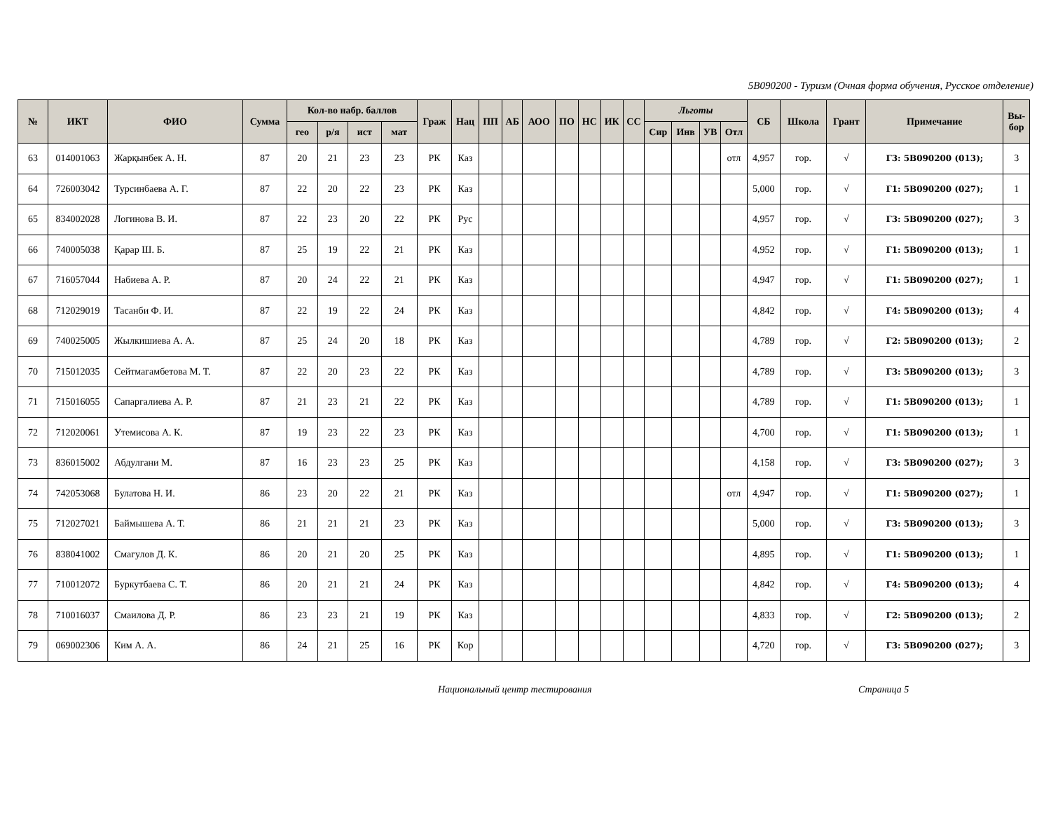5B090200 - Туризм (Очная форма обучения, Русское отделение)
| № | ИКТ | ФИО | Сумма | Кол-во набр. баллов | | | | Граж | Нац | ПП | АБ | АОО | ПО | НС | ИК | СС | Льготы | | | | СБ | Школа | Грант | Примечание | Вы- бор |
| --- | --- | --- | --- | --- | --- | --- | --- | --- | --- | --- | --- | --- | --- | --- | --- | --- | --- | --- | --- | --- | --- | --- | --- | --- | --- |
| | | | | гео | р/я | ист | мат | | | | | | | | | | Сир | Инв | УВ | Отл | | | | | |
| 63 | 014001063 | Жарқынбек А. Н. | 87 | 20 | 21 | 23 | 23 | РК | Каз | | | | | | | | | | | отл | 4,957 | гор. | √ | Г3: 5В090200 (013); | 3 |
| 64 | 726003042 | Турсинбаева А. Г. | 87 | 22 | 20 | 22 | 23 | РК | Каз | | | | | | | | | | | | 5,000 | гор. | √ | Г1: 5В090200 (027); | 1 |
| 65 | 834002028 | Логинова В. И. | 87 | 22 | 23 | 20 | 22 | РК | Рус | | | | | | | | | | | | 4,957 | гор. | √ | Г3: 5В090200 (027); | 3 |
| 66 | 740005038 | Қарар Ш. Б. | 87 | 25 | 19 | 22 | 21 | РК | Каз | | | | | | | | | | | | 4,952 | гор. | √ | Г1: 5В090200 (013); | 1 |
| 67 | 716057044 | Набиева А. Р. | 87 | 20 | 24 | 22 | 21 | РК | Каз | | | | | | | | | | | | 4,947 | гор. | √ | Г1: 5В090200 (027); | 1 |
| 68 | 712029019 | Тасанби Ф. И. | 87 | 22 | 19 | 22 | 24 | РК | Каз | | | | | | | | | | | | 4,842 | гор. | √ | Г4: 5В090200 (013); | 4 |
| 69 | 740025005 | Жылкишиева А. А. | 87 | 25 | 24 | 20 | 18 | РК | Каз | | | | | | | | | | | | 4,789 | гор. | √ | Г2: 5В090200 (013); | 2 |
| 70 | 715012035 | Сейтмагамбетова М. Т. | 87 | 22 | 20 | 23 | 22 | РК | Каз | | | | | | | | | | | | 4,789 | гор. | √ | Г3: 5В090200 (013); | 3 |
| 71 | 715016055 | Сапаргалиева А. Р. | 87 | 21 | 23 | 21 | 22 | РК | Каз | | | | | | | | | | | | 4,789 | гор. | √ | Г1: 5В090200 (013); | 1 |
| 72 | 712020061 | Утемисова А. К. | 87 | 19 | 23 | 22 | 23 | РК | Каз | | | | | | | | | | | | 4,700 | гор. | √ | Г1: 5В090200 (013); | 1 |
| 73 | 836015002 | Абдулгани М. | 87 | 16 | 23 | 23 | 25 | РК | Каз | | | | | | | | | | | | 4,158 | гор. | √ | Г3: 5В090200 (027); | 3 |
| 74 | 742053068 | Булатова Н. И. | 86 | 23 | 20 | 22 | 21 | РК | Каз | | | | | | | | | | | отл | 4,947 | гор. | √ | Г1: 5В090200 (027); | 1 |
| 75 | 712027021 | Баймышева А. Т. | 86 | 21 | 21 | 21 | 23 | РК | Каз | | | | | | | | | | | | 5,000 | гор. | √ | Г3: 5В090200 (013); | 3 |
| 76 | 838041002 | Смагулов Д. К. | 86 | 20 | 21 | 20 | 25 | РК | Каз | | | | | | | | | | | | 4,895 | гор. | √ | Г1: 5В090200 (013); | 1 |
| 77 | 710012072 | Буркутбаева С. Т. | 86 | 20 | 21 | 21 | 24 | РК | Каз | | | | | | | | | | | | 4,842 | гор. | √ | Г4: 5В090200 (013); | 4 |
| 78 | 710016037 | Смаилова Д. Р. | 86 | 23 | 23 | 21 | 19 | РК | Каз | | | | | | | | | | | | 4,833 | гор. | √ | Г2: 5В090200 (013); | 2 |
| 79 | 069002306 | Ким А. А. | 86 | 24 | 21 | 25 | 16 | РК | Кор | | | | | | | | | | | | 4,720 | гор. | √ | Г3: 5В090200 (027); | 3 |
Национальный центр тестирования Страница 5